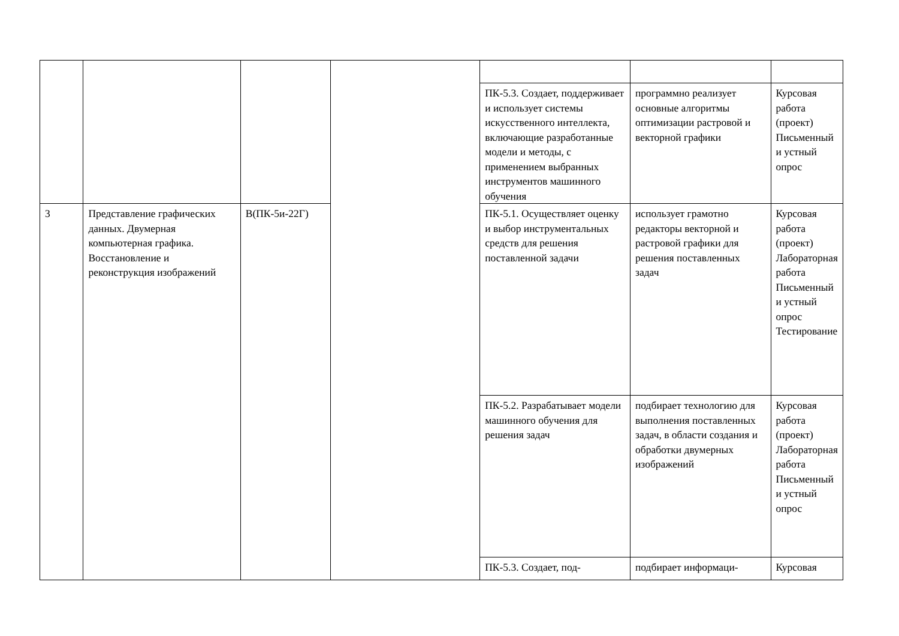| | | | | ПК-5.3. Создает, поддерживает и использует системы искусственного интеллекта, включающие разработанные модели и методы, с применением выбранных инструментов машинного обучения | программно реализует основные алгоритмы оптимизации растровой и векторной графики | Курсовая работа (проект) Письменный и устный опрос |
| 3 | Представление графических данных. Двумерная компьютерная графика. Восстановление и реконструкция изображений | В(ПК-5и-22Г) | | ПК-5.1. Осуществляет оценку и выбор инструментальных средств для решения поставленной задачи | использует грамотно редакторы векторной и растровой графики для решения поставленных задач | Курсовая работа (проект) Лабораторная работа Письменный и устный опрос Тестирование |
| | | | | ПК-5.2. Разрабатывает модели машинного обучения для решения задач | подбирает технологию для выполнения поставленных задач, в области создания и обработки двумерных изображений | Курсовая работа (проект) Лабораторная работа Письменный и устный опрос |
| | | | | ПК-5.3. Создает, под- | подбирает информаци- | Курсовая |